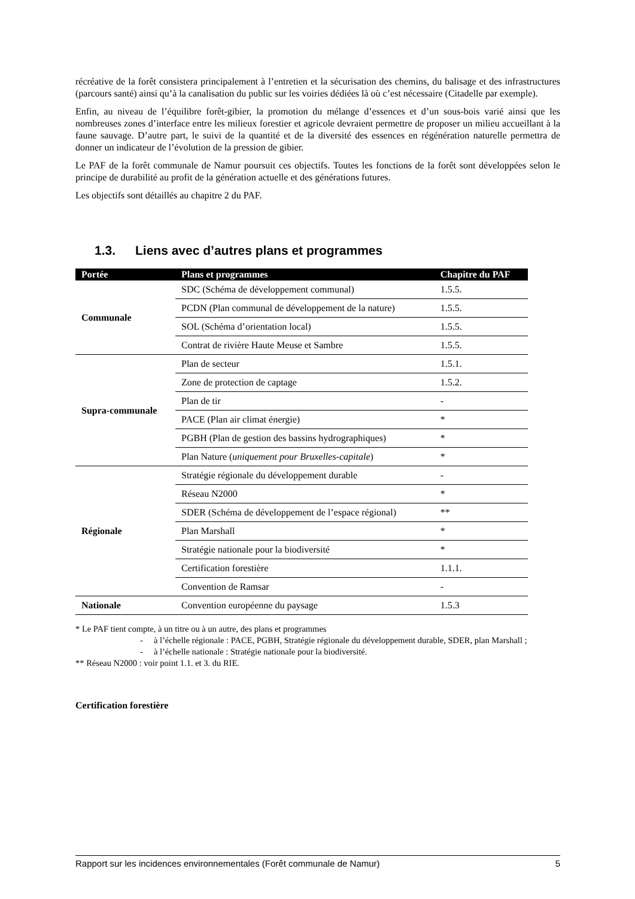récréative de la forêt consistera principalement à l’entretien et la sécurisation des chemins, du balisage et des infrastructures (parcours santé) ainsi qu’à la canalisation du public sur les voiries dédiées là où c’est nécessaire (Citadelle par exemple).
Enfin, au niveau de l’équilibre forêt-gibier, la promotion du mélange d’essences et d’un sous-bois varié ainsi que les nombreuses zones d’interface entre les milieux forestier et agricole devraient permettre de proposer un milieu accueillant à la faune sauvage. D’autre part, le suivi de la quantité et de la diversité des essences en régénération naturelle permettra de donner un indicateur de l’évolution de la pression de gibier.
Le PAF de la forêt communale de Namur poursuit ces objectifs. Toutes les fonctions de la forêt sont développées selon le principe de durabilité au profit de la génération actuelle et des générations futures.
Les objectifs sont détaillés au chapitre 2 du PAF.
1.3. Liens avec d’autres plans et programmes
| Portée | Plans et programmes | Chapitre du PAF |
| --- | --- | --- |
| Communale | SDC (Schéma de développement communal) | 1.5.5. |
| | PCDN (Plan communal de développement de la nature) | 1.5.5. |
| | SOL (Schéma d’orientation local) | 1.5.5. |
| | Contrat de rivière Haute Meuse et Sambre | 1.5.5. |
| Supra-communale | Plan de secteur | 1.5.1. |
| | Zone de protection de captage | 1.5.2. |
| | Plan de tir | - |
| | PACE (Plan air climat énergie) | * |
| | PGBH (Plan de gestion des bassins hydrographiques) | * |
| | Plan Nature ( uniquement pour Bruxelles-capitale ) | * |
| Régionale | Stratégie régionale du développement durable | - |
| | Réseau N2000 | * |
| | SDER (Schéma de développement de l’espace régional) | ** |
| | Plan Marshall | * |
| | Stratégie nationale pour la biodiversité | * |
| | Certification forestière | 1.1.1. |
| | Convention de Ramsar | - |
| Nationale | Convention européenne du paysage | 1.5.3 |
* Le PAF tient compte, à un titre ou à un autre, des plans et programmes
- à l’échelle régionale : PACE, PGBH, Stratégie régionale du développement durable, SDER, plan Marshall ;
- à l’échelle nationale : Stratégie nationale pour la biodiversité.
** Réseau N2000 : voir point 1.1. et 3. du RIE.
Certification forestière
Rapport sur les incidences environnementales (Forêt communale de Namur) 5